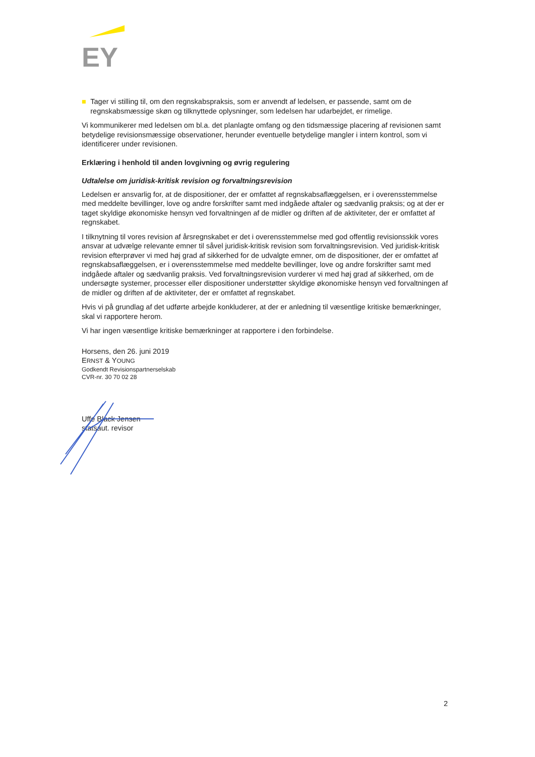EY
■ Tager vi stilling til, om den regnskabspraksis, som er anvendt af ledelsen, er passende, samt om de regnskabsmæssige skøn og tilknyttede oplysninger, som ledelsen har udarbejdet, er rimelige.
Vi kommunikerer med ledelsen om bl.a. det planlagte omfang og den tidsmæssige placering af revisionen samt betydelige revisionsmæssige observationer, herunder eventuelle betydelige mangler i intern kontrol, som vi identificerer under revisionen.
Erklæring i henhold til anden lovgivning og øvrig regulering
Udtalelse om juridisk-kritisk revision og forvaltningsrevision
Ledelsen er ansvarlig for, at de dispositioner, der er omfattet af regnskabsaflæggelsen, er i overensstemmelse med meddelte bevillinger, love og andre forskrifter samt med indgåede aftaler og sædvanlig praksis; og at der er taget skyldige økonomiske hensyn ved forvaltningen af de midler og driften af de aktiviteter, der er omfattet af regnskabet.
I tilknytning til vores revision af årsregnskabet er det i overensstemmelse med god offentlig revisionsskik vores ansvar at udvælge relevante emner til såvel juridisk-kritisk revision som forvaltningsrevision. Ved juridisk-kritisk revision efterprøver vi med høj grad af sikkerhed for de udvalgte emner, om de dispositioner, der er omfattet af regnskabsaflæggelsen, er i overensstemmelse med meddelte bevillinger, love og andre forskrifter samt med indgåede aftaler og sædvanlig praksis. Ved forvaltningsrevision vurderer vi med høj grad af sikkerhed, om de undersøgte systemer, processer eller dispositioner understøtter skyldige økonomiske hensyn ved forvaltningen af de midler og driften af de aktiviteter, der er omfattet af regnskabet.
Hvis vi på grundlag af det udførte arbejde konkluderer, at der er anledning til væsentlige kritiske bemærkninger, skal vi rapportere herom.
Vi har ingen væsentlige kritiske bemærkninger at rapportere i den forbindelse.
Horsens, den 26. juni 2019
ERNST & YOUNG
Godkendt Revisionspartnerselskab
CVR-nr. 30 70 02 28
Uffe Black Jensen
statsaut. revisor
2